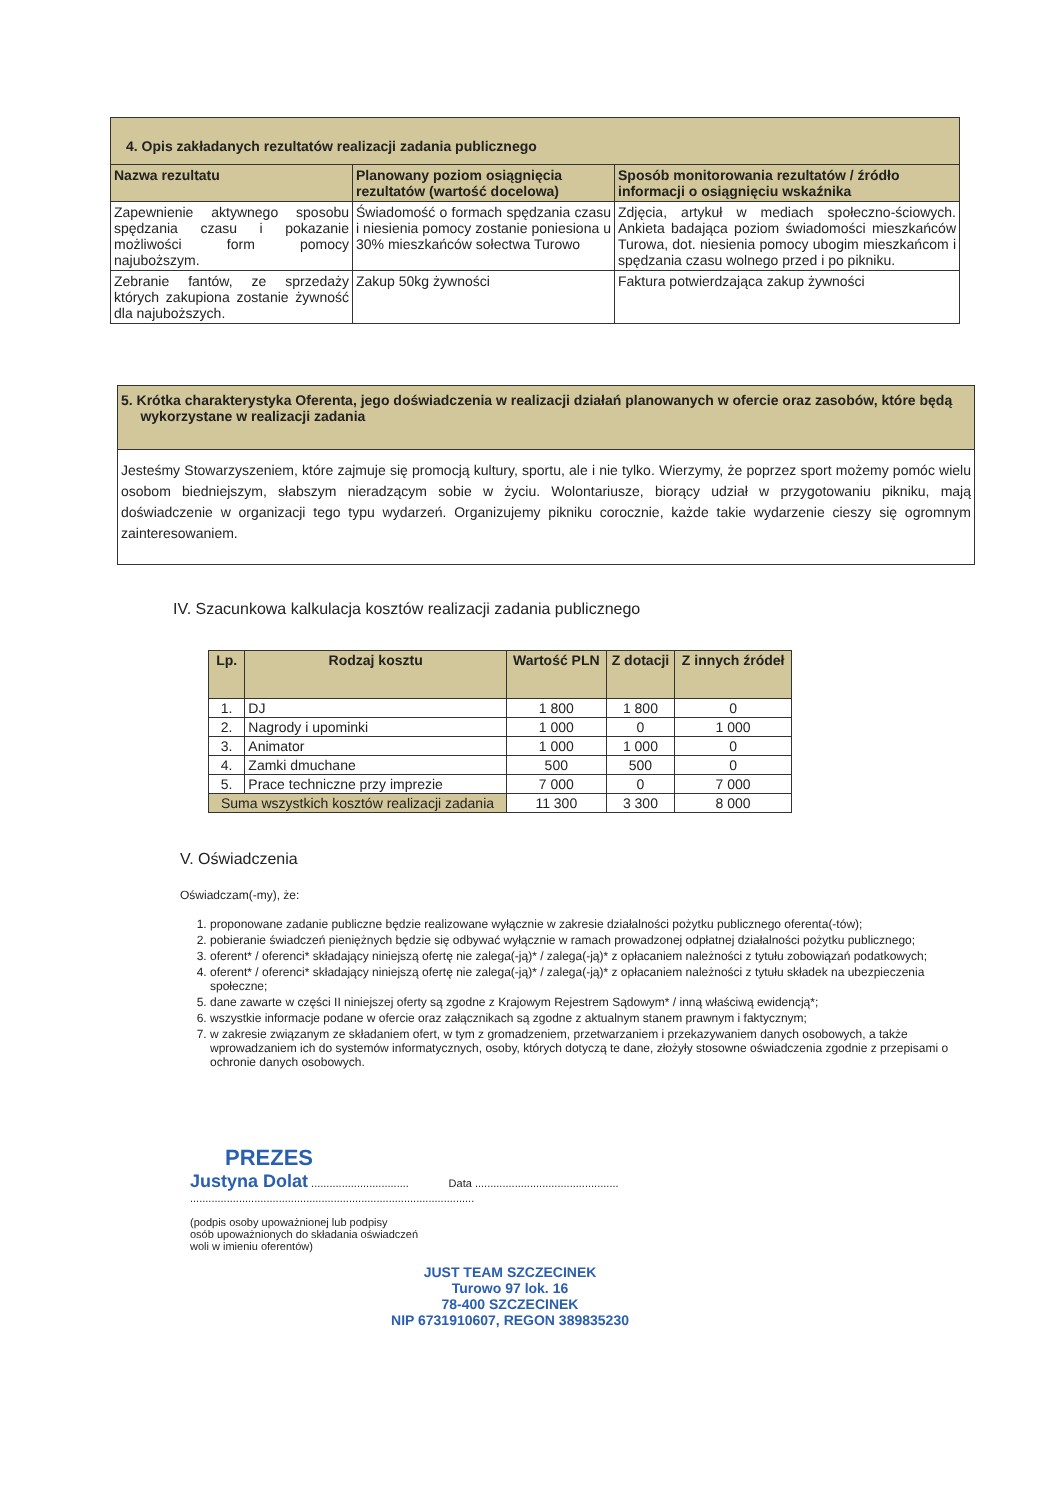| 4. Opis zakładanych rezultatów realizacji zadania publicznego | | |
| Nazwa rezultatu | Planowany poziom osiągnięcia rezultatów (wartość docelowa) | Sposób monitorowania rezultatów / źródło informacji o osiągnięciu wskaźnika |
| Zapewnienie aktywnego sposobu spędzania czasu i pokazanie możliwości form pomocy najuboższym. | Świadomość o formach spędzania czasu i niesienia pomocy zostanie poniesiona u 30% mieszkańców sołectwa Turowo | Zdjęcia, artykuł w mediach społeczno-ściowych. Ankieta badająca poziom świadomości mieszkańców Turowa, dot. niesienia pomocy ubogim mieszkańcom i spędzania czasu wolnego przed i po pikniku. |
| Zebranie fantów, ze sprzedaży których zakupiona zostanie żywność dla najuboższych. | Zakup 50kg żywności | Faktura potwierdzająca zakup żywności |
| 5. Krótka charakterystyka Oferenta, jego doświadczenia w realizacji działań planowanych w ofercie oraz zasobów, które będą wykorzystane w realizacji zadania |
| Jesteśmy Stowarzyszeniem, które zajmuje się promocją kultury, sportu, ale i nie tylko. Wierzymy, że poprzez sport możemy pomóc wielu osobom biedniejszym, słabszym nieradzącym sobie w życiu. Wolontariusze, biorący udział w przygotowaniu pikniku, mają doświadczenie w organizacji tego typu wydarzeń. Organizujemy pikniku corocznie, każde takie wydarzenie cieszy się ogromnym zainteresowaniem. |
IV. Szacunkowa kalkulacja kosztów realizacji zadania publicznego
| Lp. | Rodzaj kosztu | Wartość PLN | Z dotacji | Z innych źródeł |
| --- | --- | --- | --- | --- |
| 1. | DJ | 1 800 | 1 800 | 0 |
| 2. | Nagrody i upominki | 1 000 | 0 | 1 000 |
| 3. | Animator | 1 000 | 1 000 | 0 |
| 4. | Zamki dmuchane | 500 | 500 | 0 |
| 5. | Prace techniczne przy imprezie | 7 000 | 0 | 7 000 |
| Suma wszystkich kosztów realizacji zadania | | 11 300 | 3 300 | 8 000 |
V. Oświadczenia
Oświadczam(-my), że:
1. proponowane zadanie publiczne będzie realizowane wyłącznie w zakresie działalności pożytku publicznego oferenta(-tów);
2. pobieranie świadczeń pieniężnych będzie się odbywać wyłącznie w ramach prowadzonej odpłatnej działalności pożytku publicznego;
3. oferent* / oferenci* składający niniejszą ofertę nie zalega(-ją)* / zalega(-ją)* z opłacaniem należności z tytułu zobowiązań podatkowych;
4. oferent* / oferenci* składający niniejszą ofertę nie zalega(-ją)* / zalega(-ją)* z opłacaniem należności z tytułu składek na ubezpieczenia społeczne;
5. dane zawarte w części II niniejszej oferty są zgodne z Krajowym Rejestrem Sądowym* / inną właściwą ewidencją*;
6. wszystkie informacje podane w ofercie oraz załącznikach są zgodne z aktualnym stanem prawnym i faktycznym;
7. w zakresie związanym ze składaniem ofert, w tym z gromadzeniem, przetwarzaniem i przekazywaniem danych osobowych, a także wprowadzaniem ich do systemów informatycznych, osoby, których dotyczą te dane, złożyły stosowne oświadczenia zgodnie z przepisami o ochronie danych osobowych.
PREZES
Justyna Dolat ................................ Data ...............................................
.............................................................................................
(podpis osoby upoważnionej lub podpisy
osób upoważnionych do składania oświadczeń
woli w imieniu oferentów)
JUST TEAM SZCZECINEK
Turowo 97 lok. 16
78-400 SZCZECINEK
NIP 6731910607, REGON 389835230